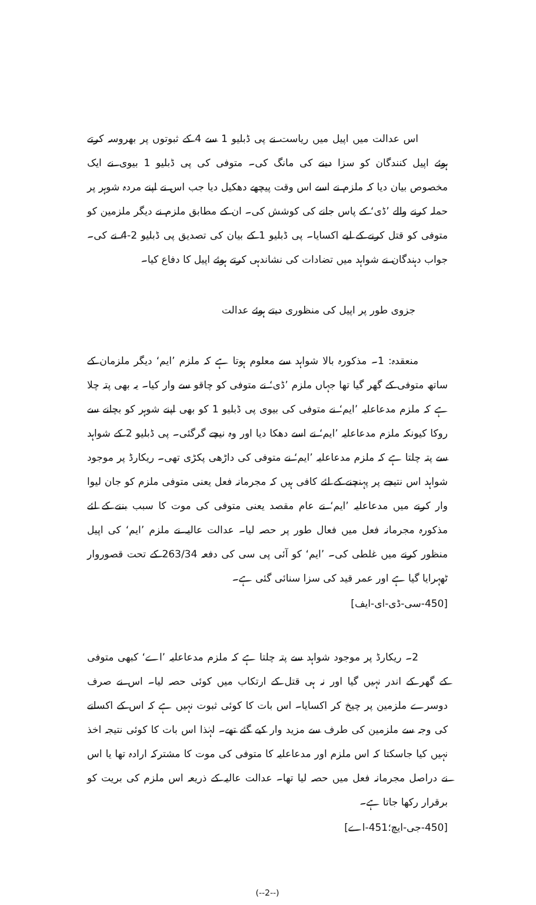اس عدالت میں اپیل میں ریاست نے پی ڈبلیو 1 سے 4 کے ثبوتوں پر بھروسہ کرتے ہوئے اپیل کنندگان کو سزا دینے کی مانگ کی۔ متوفی کی پی ڈبلیو 1 بیوی نے ایک مخصوص بیان دیا کہ ملزم نے اسے اس وقت پیچھے دھکیل دیا جب اس نے اپنے مردہ شوہر پر حملہ کرنے والے ’ڈی‘ کے پاس جانے کی کوشش کی۔ ان کے مطابق ملزم نے دیگر ملزمین کو متوفی کو قتل کرنے کے لیے اکسایا۔ پی ڈبلیو 1 کے بیان کی تصدیق پی ڈبلیو 2-4 نے کی۔ جواب دہندگان نے شواہد میں تضادات کی نشاندہی کرتے ہوئے اپیل کا دفاع کیا۔
جزوی طور پر اپیل کی منظوری دیتے ہوئے عدالت
منعقدہ: 1۔ مذکورہ بالا شواہد سے معلوم ہوتا ہے کہ ملزم ’ایم‘ دیگر ملزمان کے ساتھ متوفی کے گھر گیا تھا جہاں ملزم ’ڈی‘ نے متوفی کو چاقو سے وار کیا۔ یہ بھی پتہ چلا ہے کہ ملزم مدعاعلیہ ’ایم‘ نے متوفی کی بیوی پی ڈبلیو 1 کو بھی اپنے شوہر کو بچانے سے روکا کیونکہ ملزم مدعاعلیہ ’ایم‘ نے اسے دھکا دیا اور وہ نیچے گرگئی۔ پی ڈبلیو 2 کے شواہد سے پتہ چلتا ہے کہ ملزم مدعاعلیہ ’ایم‘ نے متوفی کی داڑھی پکڑی تھی۔ ریکارڈ پر موجود شواہد اس نتیجے پر پہنچنے کے لئے کافی ہیں کہ مجرمانہ فعل یعنی متوفی ملزم کو جان لیوا وار کرنے میں مدعاعلیہ ’ایم‘ نے عام مقصد یعنی متوفی کی موت کا سبب بننے کے لئے مذکورہ مجرمانہ فعل میں فعال طور پر حصہ لیا۔ عدالت عالیہ نے ملزم ’ایم‘ کی اپیل منظور کرنے میں غلطی کی۔ ’ایم‘ کو آئی پی سی کی دفعہ 263/34 کے تحت قصوروار ٹھہرایا گیا ہے اور عمر قید کی سزا سنائی گئی ہے۔
[450-سی-ڈی-ای-ایف]
2۔ ریکارڈ پر موجود شواہد سے پتہ چلتا ہے کہ ملزم مدعاعلیہ ’اے‘ کبھی متوفی کے گھر کے اندر نہیں گیا اور نہ ہی قتل کے ارتکاب میں کوئی حصہ لیا۔ اس نے صرف دوسرے ملزمین پر چیخ کر اکسایا۔ اس بات کا کوئی ثبوت نہیں ہے کہ اس کے اکسانے کی وجہ سے ملزمین کی طرف سے مزید وار کیے گئے تھے۔ لہٰذا اس بات کا کوئی نتیجہ اخذ نہیں کیا جاسکتا کہ اس ملزم اور مدعاعلیہ کا متوفی کی موت کا مشترکہ ارادہ تھا یا اس نے دراصل مجرمانہ فعل میں حصہ لیا تھا۔ عدالت عالیہ کے ذریعہ اس ملزم کی بریت کو برقرار رکھا جاتا ہے۔
[450-جی-ایچ؛451-اے]
(--2--)